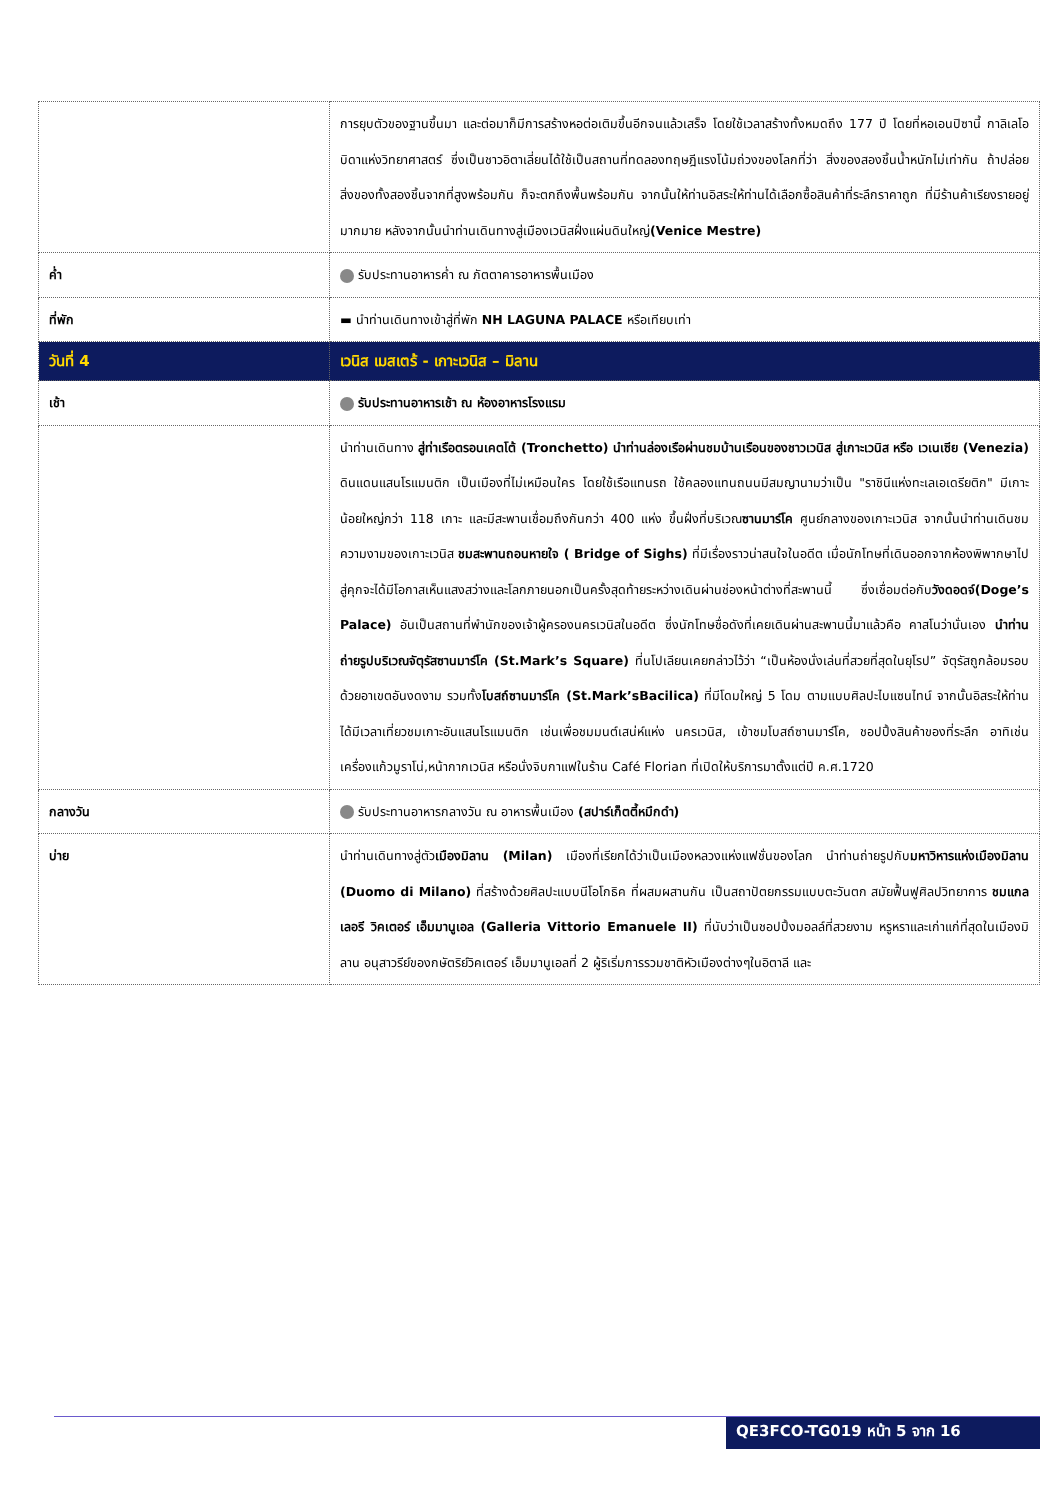| | การยุบตัวของฐานขึ้นมา และต่อมาก็มีการสร้างหอต่อเติมขึ้นอีกจนแล้วเสร็จ โดยใช้เวลาสร้างทั้งหมดถึง 177 ปี โดยที่หอเอนปิซานี้ กาลิเลโอ บิดาแห่งวิทยาศาสตร์ ซึ่งเป็นชาวอิตาเลี่ยนได้ใช้เป็นสถานที่ทดลองทฤษฎีแรงโน้มถ่วงของโลกที่ว่า สิ่งของสองชิ้นน้ำหนักไม่เท่ากัน ถ้าปล่อยสิ่งของทั้งสองชิ้นจากที่สูงพร้อมกัน ก็จะตกถึงพื้นพร้อมกัน จากนั้นให้ท่านอิสระให้ท่านได้เลือกซื้อสินค้าที่ระลึกราคาถูก ที่มีร้านค้าเรียงรายอยู่มากมาย หลังจากนั้นนำท่านเดินทางสู่เมืองเวนิสฝั่งแผ่นดินใหญ่ (Venice Mestre) |
| ค่ำ | รับประทานอาหารค่ำ ณ ภัตตาคารอาหารพื้นเมือง |
| ที่พัก | ▬ นำท่านเดินทางเข้าสู่ที่พัก NH LAGUNA PALACE หรือเทียบเท่า |
| วันที่ 4 | เวนิส เมสเตร้ - เกาะเวนิส – มิลาน |
| เช้า | รับประทานอาหารเช้า ณ ห้องอาหารโรงแรม |
| | นำท่านเดินทาง สู่ท่าเรือตรอนเคตโต้ (Tronchetto) นำท่านล่องเรือผ่านชมบ้านเรือนของชาวเวนิส สู่เกาะเวนิส หรือ เวเนเซีย (Venezia) ดินแดนแสนโรแมนติก เป็นเมืองที่ไม่เหมือนใคร โดยใช้เรือแทนรถ ใช้คลองแทนถนนมีสมญานามว่าเป็น "ราชินีแห่งทะเลเอเดรียติก" มีเกาะน้อยใหญ่กว่า 118 เกาะ และมีสะพานเชื่อมถึงกันกว่า 400 แห่ง ขึ้นฝั่งที่บริเวณ ซานมาร์โค ศูนย์กลางของเกาะเวนิส จากนั้นนำท่านเดินชมความงามของเกาะเวนิส ชมสะพานถอนหายใจ ( Bridge of Sighs) ที่มีเรื่องราวน่าสนใจในอดีต เมื่อนักโทษที่เดินออกจากห้องพิพากษาไปสู่คุกจะได้มีโอกาสเห็นแสงสว่างและโลกภายนอกเป็นครั้งสุดท้ายระหว่างเดินผ่านช่องหน้าต่างที่สะพานนี้ ซึ่งเชื่อมต่อกับ วังดอดจ์(Doge’s Palace) อันเป็นสถานที่พำนักของเจ้าผู้ครองนครเวนิสในอดีต ซึ่งนักโทษชื่อดังที่เคยเดินผ่านสะพานนี้มาแล้วคือ คาสโนว่านั่นเอง นำท่านถ่ายรูปบริเวณจัตุรัสซานมาร์โค (St.Mark’s Square) ที่นโปเลียนเคยกล่าวไว้ว่า “เป็นห้องนั่งเล่นที่สวยที่สุดในยุโรป” จัตุรัสถูกล้อมรอบด้วยอาเขตอันงดงาม รวมทั้ง โบสถ์ซานมาร์โค (St.Mark’sBacilica) ที่มีโดมใหญ่ 5 โดม ตามแบบศิลปะไบแซนไทน์ จากนั้นอิสระให้ท่านได้มีเวลาเที่ยวชมเกาะอันแสนโรแมนติก เช่นเพื่อชมมนต์เสน่ห์แห่ง นครเวนิส, เข้าชมโบสถ์ซานมาร์โค, ชอปปิ้งสินค้าของที่ระลึก อาทิเช่น เครื่องแก้วมูราโน่,หน้ากากเวนิส หรือนั่งจิบกาแฟในร้าน Café Florian ที่เปิดให้บริการมาตั้งแต่ปี ค.ศ.1720 |
| กลางวัน | รับประทานอาหารกลางวัน ณ อาหารพื้นเมือง (สปาร์เก็ตตี้หมึกดำ) |
| บ่าย | นำท่านเดินทางสู่ตัว เมืองมิลาน (Milan) เมืองที่เรียกได้ว่าเป็นเมืองหลวงแห่งแฟชั่นของโลก นำท่านถ่ายรูปกับ มหาวิหารแห่งเมืองมิลาน (Duomo di Milano) ที่สร้างด้วยศิลปะแบบนีโอโกธิค ที่ผสมผสานกัน เป็นสถาปัตยกรรมแบบตะวันตก สมัยฟื้นฟูศิลปวิทยาการ ชมแกลเลอรี วิคเตอร์ เอ็มมานูเอล (Galleria Vittorio Emanuele II) ที่นับว่าเป็นชอปปิ้งมอลล์ที่สวยงาม หรูหราและเก่าแก่ที่สุดในเมืองมิลาน อนุสาวรีย์ของกษัตริย์วิคเตอร์ เอ็มมานูเอลที่ 2 ผู้ริเริ่มการรวมชาติหัวเมืองต่างๆในอิตาลี และ |
QE3FCO-TG019 หน้า 5 จาก 16